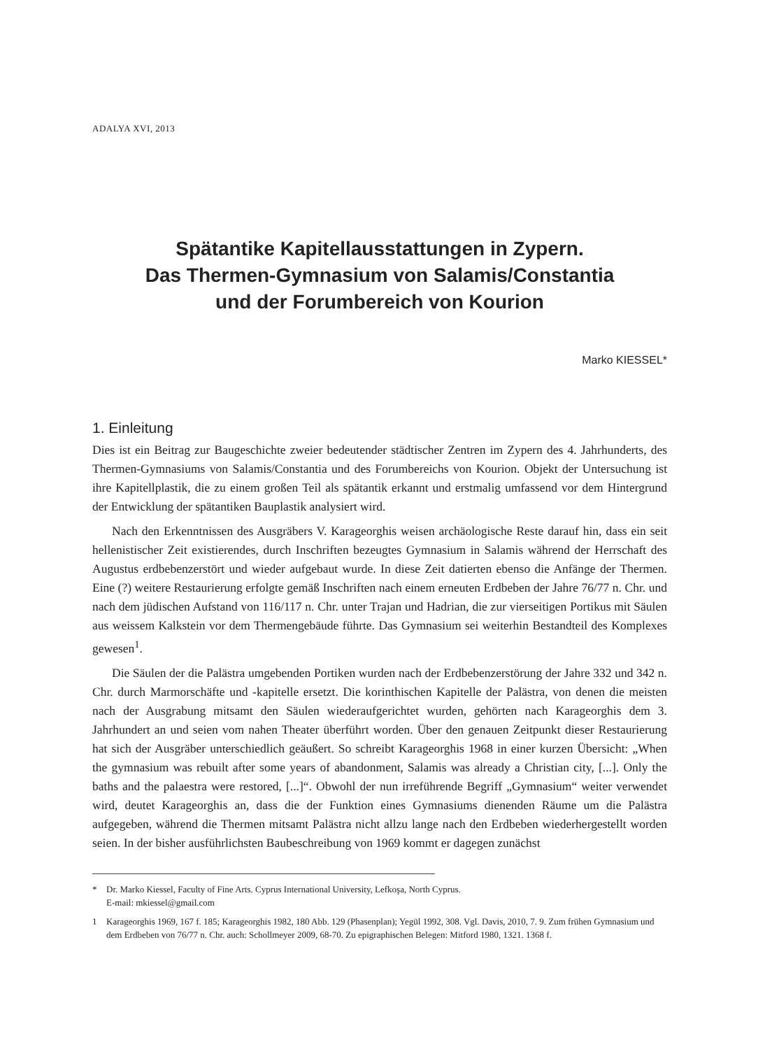ADALYA XVI, 2013
Spätantike Kapitellausstattungen in Zypern.
Das Thermen-Gymnasium von Salamis/Constantia
und der Forumbereich von Kourion
Marko KIESSEL*
1. Einleitung
Dies ist ein Beitrag zur Baugeschichte zweier bedeutender städtischer Zentren im Zypern des 4. Jahrhunderts, des Thermen-Gymnasiums von Salamis/Constantia und des Forumbereichs von Kourion. Objekt der Untersuchung ist ihre Kapitellplastik, die zu einem großen Teil als spätantik erkannt und erstmalig umfassend vor dem Hintergrund der Entwicklung der spätantiken Bauplastik analysiert wird.
Nach den Erkenntnissen des Ausgräbers V. Karageorghis weisen archäologische Reste darauf hin, dass ein seit hellenistischer Zeit existierendes, durch Inschriften bezeugtes Gymnasium in Salamis während der Herrschaft des Augustus erdbebenzerstört und wieder aufgebaut wurde. In diese Zeit datierten ebenso die Anfänge der Thermen. Eine (?) weitere Restaurierung erfolgte gemäß Inschriften nach einem erneuten Erdbeben der Jahre 76/77 n. Chr. und nach dem jüdischen Aufstand von 116/117 n. Chr. unter Trajan und Hadrian, die zur vierseitigen Portikus mit Säulen aus weissem Kalkstein vor dem Thermengebäude führte. Das Gymnasium sei weiterhin Bestandteil des Komplexes gewesen<sup>1</sup>.
Die Säulen der die Palästra umgebenden Portiken wurden nach der Erdbebenzerstörung der Jahre 332 und 342 n. Chr. durch Marmorschäfte und -kapitelle ersetzt. Die korinthischen Kapitelle der Palästra, von denen die meisten nach der Ausgrabung mitsamt den Säulen wiederaufgerichtet wurden, gehörten nach Karageorghis dem 3. Jahrhundert an und seien vom nahen Theater überführt worden. Über den genauen Zeitpunkt dieser Restaurierung hat sich der Ausgräber unterschiedlich geäußert. So schreibt Karageorghis 1968 in einer kurzen Übersicht: „When the gymnasium was rebuilt after some years of abandonment, Salamis was already a Christian city, [...]. Only the baths and the palaestra were restored, [...]“. Obwohl der nun irreführende Begriff „Gymnasium“ weiter verwendet wird, deutet Karageorghis an, dass die der Funktion eines Gymnasiums dienenden Räume um die Palästra aufgegeben, während die Thermen mitsamt Palästra nicht allzu lange nach den Erdbeben wiederhergestellt worden seien. In der bisher ausführlichsten Baubeschreibung von 1969 kommt er dagegen zunächst
* Dr. Marko Kiessel, Faculty of Fine Arts. Cyprus International University, Lefkoşa, North Cyprus.
E-mail: mkiessel@gmail.com
1 Karageorghis 1969, 167 f. 185; Karageorghis 1982, 180 Abb. 129 (Phasenplan); Yegül 1992, 308. Vgl. Davis, 2010, 7. 9. Zum frühen Gymnasium und dem Erdbeben von 76/77 n. Chr. auch: Schollmeyer 2009, 68-70. Zu epigraphischen Belegen: Mitford 1980, 1321. 1368 f.